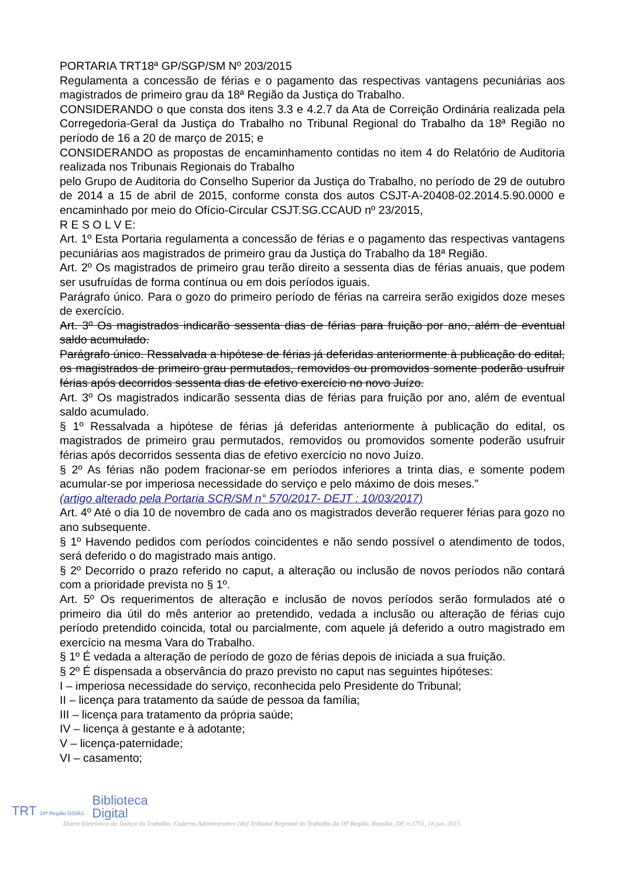PORTARIA TRT18ª GP/SGP/SM Nº 203/2015
Regulamenta a concessão de férias e o pagamento das respectivas vantagens pecuniárias aos magistrados de primeiro grau da 18ª Região da Justiça do Trabalho.
CONSIDERANDO o que consta dos itens 3.3 e 4.2.7 da Ata de Correição Ordinária realizada pela Corregedoria-Geral da Justiça do Trabalho no Tribunal Regional do Trabalho da 18ª Região no período de 16 a 20 de março de 2015; e
CONSIDERANDO as propostas de encaminhamento contidas no item 4 do Relatório de Auditoria realizada nos Tribunais Regionais do Trabalho
pelo Grupo de Auditoria do Conselho Superior da Justiça do Trabalho, no período de 29 de outubro de 2014 a 15 de abril de 2015, conforme consta dos autos CSJT-A-20408-02.2014.5.90.0000 e encaminhado por meio do Ofício-Circular CSJT.SG.CCAUD nº 23/2015,
R E S O L V E:
Art. 1º Esta Portaria regulamenta a concessão de férias e o pagamento das respectivas vantagens pecuniárias aos magistrados de primeiro grau da Justiça do Trabalho da 18ª Região.
Art. 2º Os magistrados de primeiro grau terão direito a sessenta dias de férias anuais, que podem ser usufruídas de forma contínua ou em dois períodos iguais.
Parágrafo único. Para o gozo do primeiro período de férias na carreira serão exigidos doze meses de exercício.
Art. 3º Os magistrados indicarão sessenta dias de férias para fruição por ano, além de eventual saldo acumulado.
Parágrafo único. Ressalvada a hipótese de férias já deferidas anteriormente à publicação do edital, os magistrados de primeiro grau permutados, removidos ou promovidos somente poderão usufruir férias após decorridos sessenta dias de efetivo exercício no novo Juízo.
Art. 3º Os magistrados indicarão sessenta dias de férias para fruição por ano, além de eventual saldo acumulado.
§ 1º Ressalvada a hipótese de férias já deferidas anteriormente à publicação do edital, os magistrados de primeiro grau permutados, removidos ou promovidos somente poderão usufruir férias após decorridos sessenta dias de efetivo exercício no novo Juízo.
§ 2º As férias não podem fracionar-se em períodos inferiores a trinta dias, e somente podem acumular-se por imperiosa necessidade do serviço e pelo máximo de dois meses.”
(artigo alterado pela Portaria SCR/SM n° 570/2017- DEJT : 10/03/2017)
Art. 4º Até o dia 10 de novembro de cada ano os magistrados deverão requerer férias para gozo no ano subsequente.
§ 1º Havendo pedidos com períodos coincidentes e não sendo possível o atendimento de todos, será deferido o do magistrado mais antigo.
§ 2º Decorrido o prazo referido no caput, a alteração ou inclusão de novos períodos não contará com a prioridade prevista no § 1º.
Art. 5º Os requerimentos de alteração e inclusão de novos períodos serão formulados até o primeiro dia útil do mês anterior ao pretendido, vedada a inclusão ou alteração de férias cujo período pretendido coincida, total ou parcialmente, com aquele já deferido a outro magistrado em exercício na mesma Vara do Trabalho.
§ 1º É vedada a alteração de período de gozo de férias depois de iniciada a sua fruição.
§ 2º É dispensada a observância do prazo previsto no caput nas seguintes hipóteses:
I – imperiosa necessidade do serviço, reconhecida pelo Presidente do Tribunal;
II – licença para tratamento da saúde de pessoa da família;
III – licença para tratamento da própria saúde;
IV – licença à gestante e à adotante;
V – licença-paternidade;
VI – casamento;
TRT 18ª Região GOIÁS
Biblioteca
Digital
Diário Eletrônico da Justiça do Trabalho. Caderno Administrativo [do] Tribunal Regional do Trabalho da 18ª Região, Brasília, DF, n.1751, 18 jun. 2015.